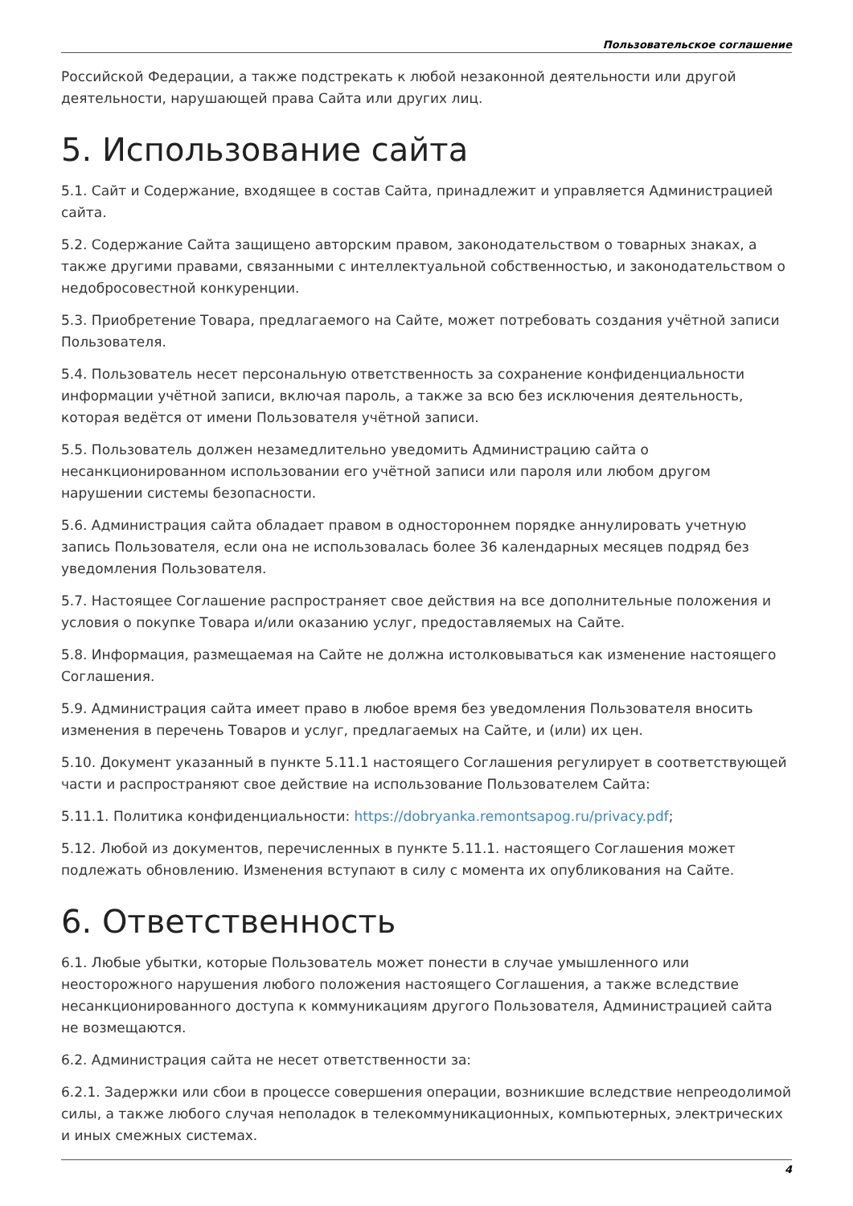Пользовательское соглашение
Российской Федерации, а также подстрекать к любой незаконной деятельности или другой деятельности, нарушающей права Сайта или других лиц.
5. Использование сайта
5.1. Сайт и Содержание, входящее в состав Сайта, принадлежит и управляется Администрацией сайта.
5.2. Содержание Сайта защищено авторским правом, законодательством о товарных знаках, а также другими правами, связанными с интеллектуальной собственностью, и законодательством о недобросовестной конкуренции.
5.3. Приобретение Товара, предлагаемого на Сайте, может потребовать создания учётной записи Пользователя.
5.4. Пользователь несет персональную ответственность за сохранение конфиденциальности информации учётной записи, включая пароль, а также за всю без исключения деятельность, которая ведётся от имени Пользователя учётной записи.
5.5. Пользователь должен незамедлительно уведомить Администрацию сайта о несанкционированном использовании его учётной записи или пароля или любом другом нарушении системы безопасности.
5.6. Администрация сайта обладает правом в одностороннем порядке аннулировать учетную запись Пользователя, если она не использовалась более 36 календарных месяцев подряд без уведомления Пользователя.
5.7. Настоящее Соглашение распространяет свое действия на все дополнительные положения и условия о покупке Товара и/или оказанию услуг, предоставляемых на Сайте.
5.8. Информация, размещаемая на Сайте не должна истолковываться как изменение настоящего Соглашения.
5.9. Администрация сайта имеет право в любое время без уведомления Пользователя вносить изменения в перечень Товаров и услуг, предлагаемых на Сайте, и (или) их цен.
5.10. Документ указанный в пункте 5.11.1 настоящего Соглашения регулирует в соответствующей части и распространяют свое действие на использование Пользователем Сайта:
5.11.1. Политика конфиденциальности: https://dobryanka.remontsapog.ru/privacy.pdf;
5.12. Любой из документов, перечисленных в пункте 5.11.1. настоящего Соглашения может подлежать обновлению. Изменения вступают в силу с момента их опубликования на Сайте.
6. Ответственность
6.1. Любые убытки, которые Пользователь может понести в случае умышленного или неосторожного нарушения любого положения настоящего Соглашения, а также вследствие несанкционированного доступа к коммуникациям другого Пользователя, Администрацией сайта не возмещаются.
6.2. Администрация сайта не несет ответственности за:
6.2.1. Задержки или сбои в процессе совершения операции, возникшие вследствие непреодолимой силы, а также любого случая неполадок в телекоммуникационных, компьютерных, электрических и иных смежных системах.
4